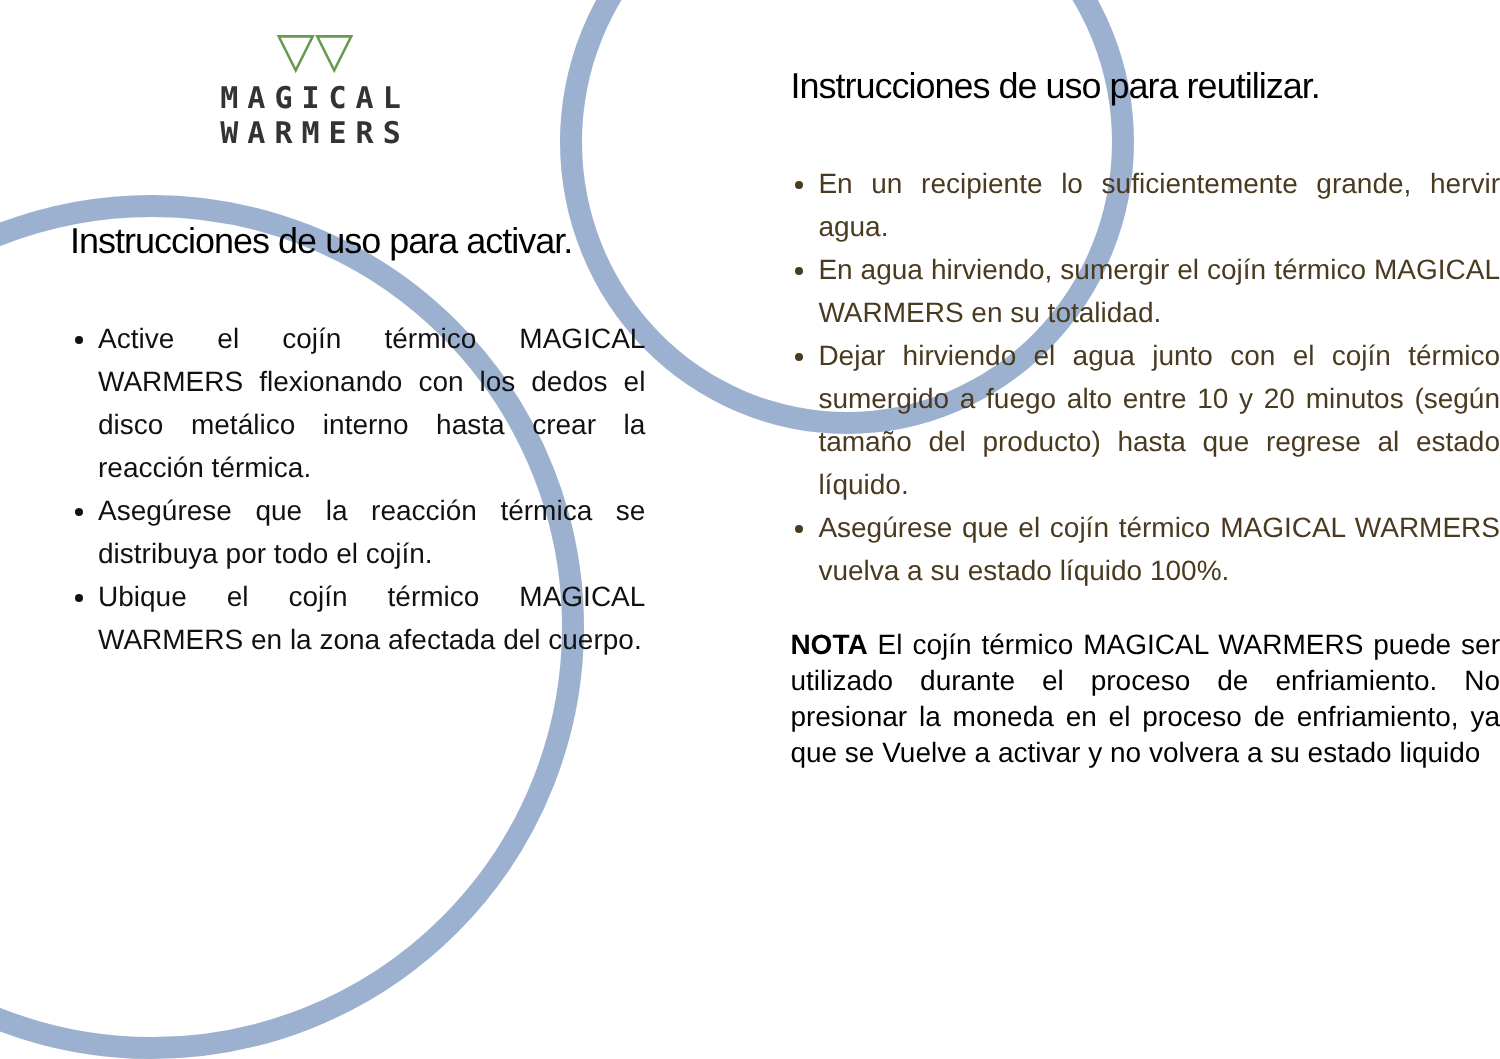▽▽
MAGICAL WARMERS
Instrucciones de uso para activar.
Active el cojín térmico MAGICAL WARMERS flexionando con los dedos el disco metálico interno hasta crear la reacción térmica.
Asegúrese que la reacción térmica se distribuya por todo el cojín.
Ubique el cojín térmico MAGICAL WARMERS en la zona afectada del cuerpo.
Instrucciones de uso para reutilizar.
En un recipiente lo suficientemente grande, hervir agua.
En agua hirviendo, sumergir el cojín térmico MAGICAL WARMERS en su totalidad.
Dejar hirviendo el agua junto con el cojín térmico sumergido a fuego alto entre 10 y 20 minutos (según tamaño del producto) hasta que regrese al estado líquido.
Asegúrese que el cojín térmico MAGICAL WARMERS vuelva a su estado líquido 100%.
NOTA El cojín térmico MAGICAL WARMERS puede ser utilizado durante el proceso de enfriamiento. No presionar la moneda en el proceso de enfriamiento, ya que se Vuelve a activar y no volvera a su estado liquido